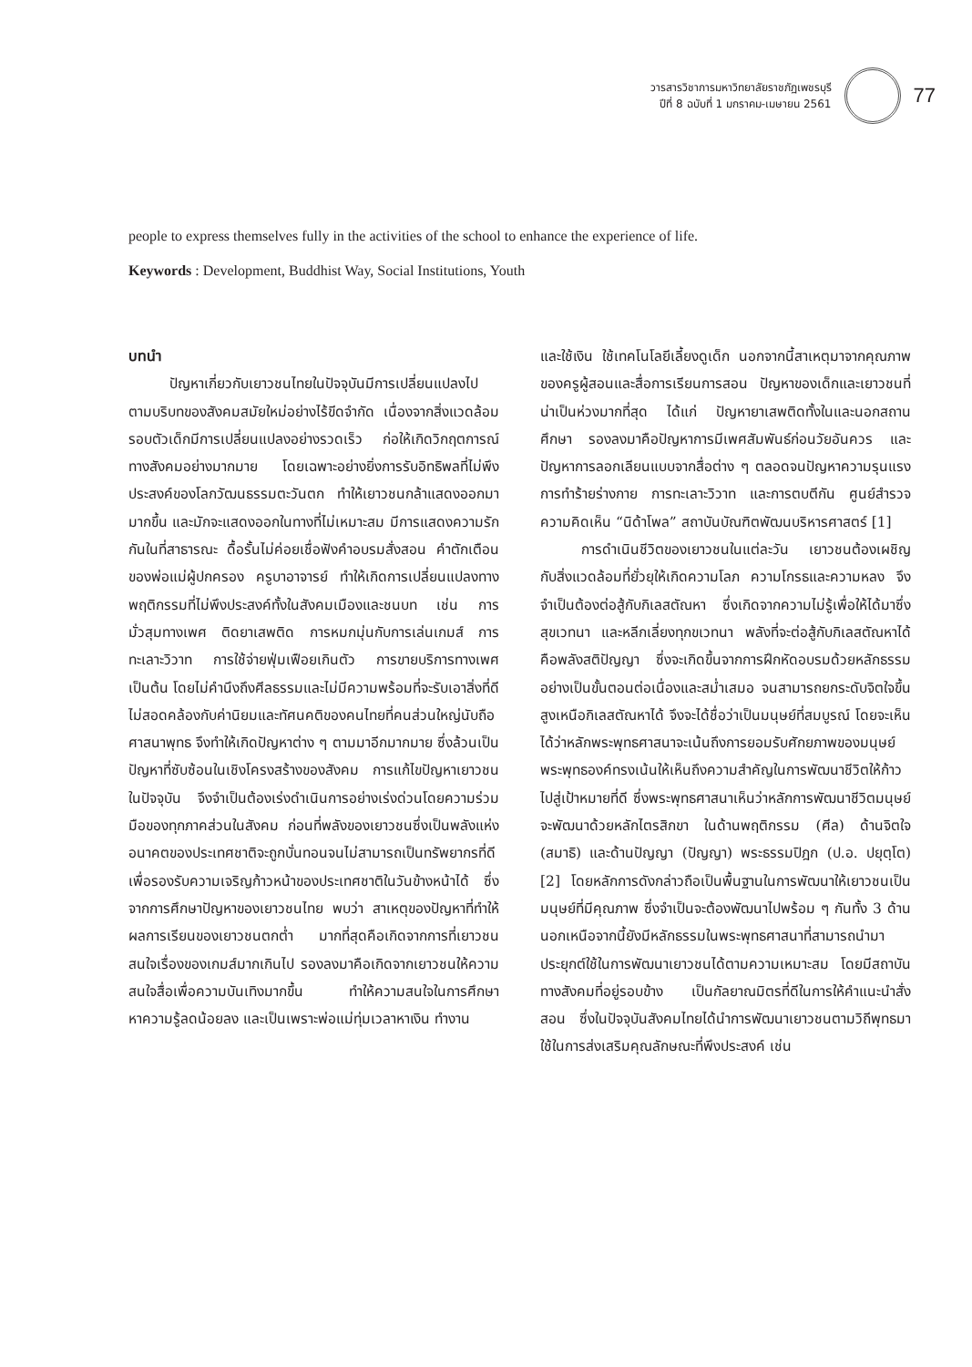วารสารวิชาการมหาวิทยาลัยราชภัฏเพชรบุรี
ปีที่ 8 ฉบับที่ 1 มกราคม-เมษายน 2561
77
people to express themselves fully in the activities of the school to enhance the experience of life.
Keywords : Development, Buddhist Way, Social Institutions, Youth
บทนำ
ปัญหาเกี่ยวกับเยาวชนไทยในปัจจุบันมีการเปลี่ยนแปลงไปตามบริบทของสังคมสมัยใหม่อย่างไร้ขีดจำกัด เนื่องจากสิ่งแวดล้อมรอบตัวเด็กมีการเปลี่ยนแปลงอย่างรวดเร็ว ก่อให้เกิดวิกฤตการณ์ทางสังคมอย่างมากมาย โดยเฉพาะอย่างยิ่งการรับอิทธิพลที่ไม่พึงประสงค์ของโลกวัฒนธรรมตะวันตก ทำให้เยาวชนกล้าแสดงออกมามากขึ้น และมักจะแสดงออกในทางที่ไม่เหมาะสม มีการแสดงความรักกันในที่สาธารณะ ดื้อรั้นไม่ค่อยเชื่อฟังคำอบรมสั่งสอน คำตักเตือนของพ่อแม่ผู้ปกครอง ครูบาอาจารย์ ทำให้เกิดการเปลี่ยนแปลงทางพฤติกรรมที่ไม่พึงประสงค์ทั้งในสังคมเมืองและชนบท เช่น การมั่วสุมทางเพศ ติดยาเสพติด การหมกมุ่นกับการเล่นเกมส์ การทะเลาะวิวาท การใช้จ่ายฟุ่มเฟือยเกินตัว การขายบริการทางเพศ เป็นต้น โดยไม่คำนึงถึงศีลธรรมและไม่มีความพร้อมที่จะรับเอาสิ่งที่ดี ไม่สอดคล้องกับค่านิยมและทัศนคติของคนไทยที่คนส่วนใหญ่นับถือศาสนาพุทธ จึงทำให้เกิดปัญหาต่าง ๆ ตามมาอีกมากมาย ซึ่งล้วนเป็นปัญหาที่ซับซ้อนในเชิงโครงสร้างของสังคม การแก้ไขปัญหาเยาวชนในปัจจุบัน จึงจำเป็นต้องเร่งดำเนินการอย่างเร่งด่วนโดยความร่วมมือของทุกภาคส่วนในสังคม ก่อนที่พลังของเยาวชนซึ่งเป็นพลังแห่งอนาคตของประเทศชาติจะถูกบั่นทอนจนไม่สามารถเป็นทรัพยากรที่ดี เพื่อรองรับความเจริญก้าวหน้าของประเทศชาติในวันข้างหน้าได้ ซึ่งจากการศึกษาปัญหาของเยาวชนไทย พบว่า สาเหตุของปัญหาที่ทำให้ผลการเรียนของเยาวชนตกต่ำ มากที่สุดคือเกิดจากการที่เยาวชนสนใจเรื่องของเกมส์มากเกินไป รองลงมาคือเกิดจากเยาวชนให้ความสนใจสื่อเพื่อความบันเทิงมากขึ้น ทำให้ความสนใจในการศึกษาหาความรู้ลดน้อยลง และเป็นเพราะพ่อแม่ทุ่มเวลาหาเงิน ทำงาน
และใช้เงิน ใช้เทคโนโลยีเลี้ยงดูเด็ก นอกจากนี้สาเหตุมาจากคุณภาพของครูผู้สอนและสื่อการเรียนการสอน ปัญหาของเด็กและเยาวชนที่น่าเป็นห่วงมากที่สุด ได้แก่ ปัญหายาเสพติดทั้งในและนอกสถานศึกษา รองลงมาคือปัญหาการมีเพศสัมพันธ์ก่อนวัยอันควร และปัญหาการลอกเลียนแบบจากสื่อต่าง ๆ ตลอดจนปัญหาความรุนแรงการทำร้ายร่างกาย การทะเลาะวิวาท และการตบตีกัน ศูนย์สำรวจความคิดเห็น “นิด้าโพล” สถาบันบัณฑิตพัฒนบริหารศาสตร์ [1]
การดำเนินชีวิตของเยาวชนในแต่ละวัน เยาวชนต้องเผชิญกับสิ่งแวดล้อมที่ยั่วยุให้เกิดความโลภ ความโกรธและความหลง จึงจำเป็นต้องต่อสู้กับกิเลสตัณหา ซึ่งเกิดจากความไม่รู้เพื่อให้ได้มาซึ่งสุขเวทนา และหลีกเลี่ยงทุกขเวทนา พลังที่จะต่อสู้กับกิเลสตัณหาได้คือพลังสติปัญญา ซึ่งจะเกิดขึ้นจากการฝึกหัดอบรมด้วยหลักธรรมอย่างเป็นขั้นตอนต่อเนื่องและสม่ำเสมอ จนสามารถยกระดับจิตใจขึ้นสูงเหนือกิเลสตัณหาได้ จึงจะได้ชื่อว่าเป็นมนุษย์ที่สมบูรณ์ โดยจะเห็นได้ว่าหลักพระพุทธศาสนาจะเน้นถึงการยอมรับศักยภาพของมนุษย์ พระพุทธองค์ทรงเน้นให้เห็นถึงความสำคัญในการพัฒนาชีวิตให้ก้าวไปสู่เป้าหมายที่ดี ซึ่งพระพุทธศาสนาเห็นว่าหลักการพัฒนาชีวิตมนุษย์จะพัฒนาด้วยหลักไตรสิกขา ในด้านพฤติกรรม (ศีล) ด้านจิตใจ (สมาธิ) และด้านปัญญา (ปัญญา) พระธรรมปิฎก (ป.อ. ปยุตฺโต) [2] โดยหลักการดังกล่าวถือเป็นพื้นฐานในการพัฒนาให้เยาวชนเป็นมนุษย์ที่มีคุณภาพ ซึ่งจำเป็นจะต้องพัฒนาไปพร้อม ๆ กันทั้ง 3 ด้าน นอกเหนือจากนี้ยังมีหลักธรรมในพระพุทธศาสนาที่สามารถนำมาประยุกต์ใช้ในการพัฒนาเยาวชนได้ตามความเหมาะสม โดยมีสถาบันทางสังคมที่อยู่รอบข้าง เป็นกัลยาณมิตรที่ดีในการให้คำแนะนำสั่งสอน ซึ่งในปัจจุบันสังคมไทยได้นำการพัฒนาเยาวชนตามวิถีพุทธมาใช้ในการส่งเสริมคุณลักษณะที่พึงประสงค์ เช่น